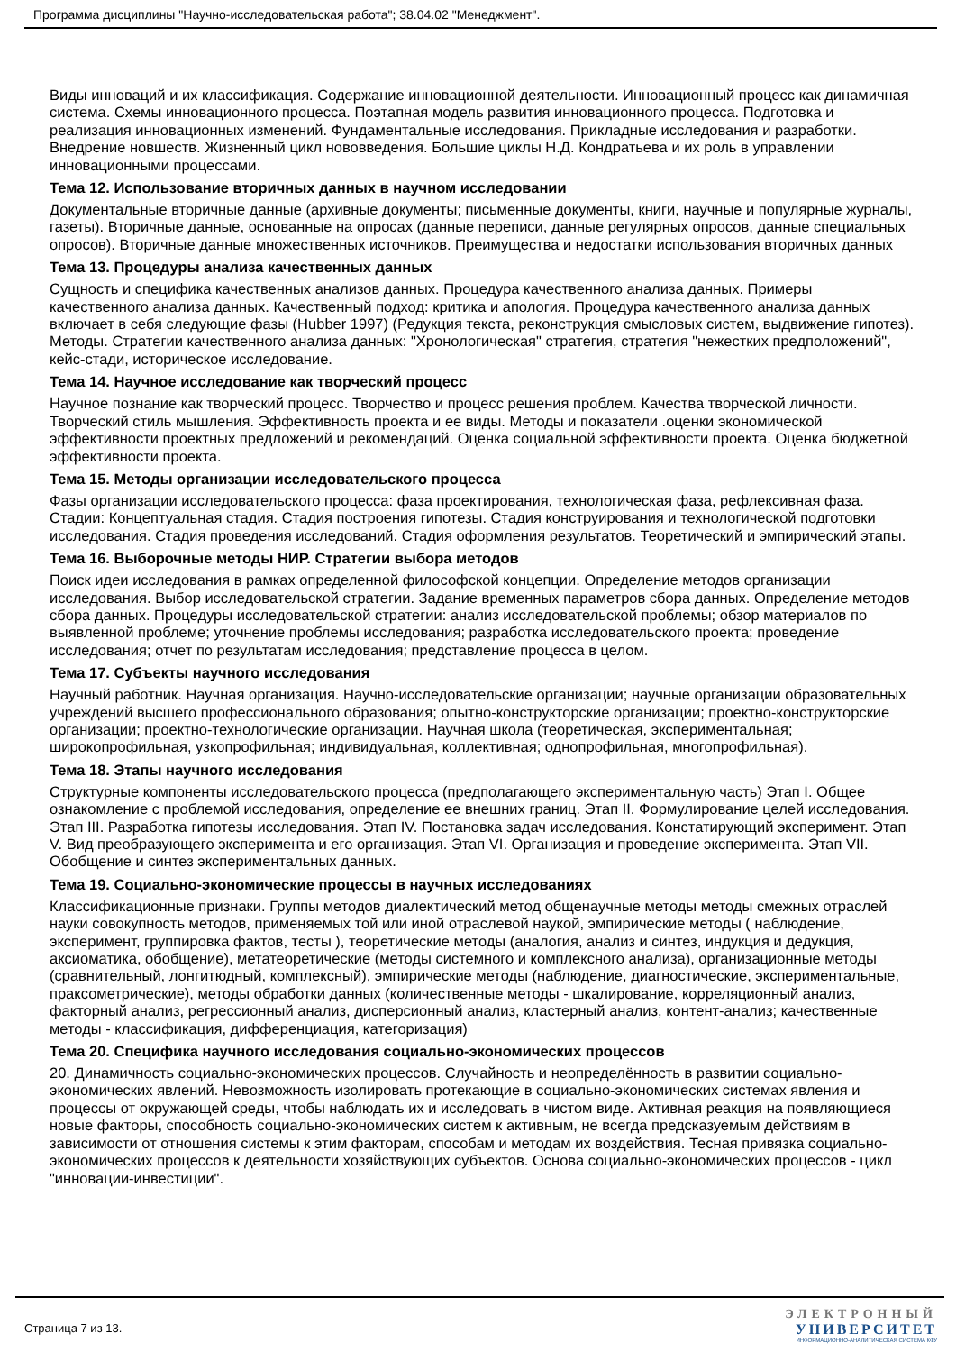Программа дисциплины "Научно-исследовательская работа"; 38.04.02 "Менеджмент".
Виды инноваций и их классификация. Содержание инновационной деятельности. Инновационный процесс как динамичная система. Схемы инновационного процесса. Поэтапная модель развития инновационного процесса. Подготовка и реализация инновационных изменений. Фундаментальные исследования. Прикладные исследования и разработки. Внедрение новшеств. Жизненный цикл нововведения. Большие циклы Н.Д. Кондратьева и их роль в управлении инновационными процессами.
Тема 12. Использование вторичных данных в научном исследовании
Документальные вторичные данные (архивные документы; письменные документы, книги, научные и популярные журналы, газеты). Вторичные данные, основанные на опросах (данные переписи, данные регулярных опросов, данные специальных опросов). Вторичные данные множественных источников. Преимущества и недостатки использования вторичных данных
Тема 13. Процедуры анализа качественных данных
Сущность и специфика качественных анализов данных. Процедура качественного анализа данных. Примеры качественного анализа данных. Качественный подход: критика и апология. Процедура качественного анализа данных включает в себя следующие фазы (Hubber 1997) (Редукция текста, реконструкция смысловых систем, выдвижение гипотез). Методы. Стратегии качественного анализа данных: "Хронологическая" стратегия, стратегия "нежестких предположений", кейс-стади, историческое исследование.
Тема 14. Научное исследование как творческий процесс
Научное познание как творческий процесс. Творчество и процесс решения проблем. Качества творческой личности. Творческий стиль мышления. Эффективность проекта и ее виды. Методы и показатели .оценки экономической эффективности проектных предложений и рекомендаций. Оценка социальной эффективности проекта. Оценка бюджетной эффективности проекта.
Тема 15. Методы организации исследовательского процесса
Фазы организации исследовательского процесса: фаза проектирования, технологическая фаза, рефлексивная фаза. Стадии: Концептуальная стадия. Стадия построения гипотезы. Стадия конструирования и технологической подготовки исследования. Стадия проведения исследований. Стадия оформления результатов. Теоретический и эмпирический этапы.
Тема 16. Выборочные методы НИР. Стратегии выбора методов
Поиск идеи исследования в рамках определенной философской концепции. Определение методов организации исследования. Выбор исследовательской стратегии. Задание временных параметров сбора данных. Определение методов сбора данных. Процедуры исследовательской стратегии: анализ исследовательской проблемы; обзор материалов по выявленной проблеме; уточнение проблемы исследования; разработка исследовательского проекта; проведение исследования; отчет по результатам исследования; представление процесса в целом.
Тема 17. Субъекты научного исследования
Научный работник. Научная организация. Научно-исследовательские организации; научные организации образовательных учреждений высшего профессионального образования; опытно-конструкторские организации; проектно-конструкторские организации; проектно-технологические организации. Научная школа (теоретическая, экспериментальная; широкопрофильная, узкопрофильная; индивидуальная, коллективная; однопрофильная, многопрофильная).
Тема 18. Этапы научного исследования
Структурные компоненты исследовательского процесса (предполагающего экспериментальную часть) Этап I. Общее ознакомление с проблемой исследования, определение ее внешних границ. Этап II. Формулирование целей исследования. Этап III. Разработка гипотезы исследования. Этап IV. Постановка задач исследования. Констатирующий эксперимент. Этап V. Вид преобразующего эксперимента и его организация. Этап VI. Организация и проведение эксперимента. Этап VII. Обобщение и синтез экспериментальных данных.
Тема 19. Социально-экономические процессы в научных исследованиях
Классификационные признаки. Группы методов диалектический метод общенаучные методы методы смежных отраслей науки совокупность методов, применяемых той или иной отраслевой наукой, эмпирические методы ( наблюдение, эксперимент, группировка фактов, тесты ), теоретические методы (аналогия, анализ и синтез, индукция и дедукция, аксиоматика, обобщение), метатеоретические (методы системного и комплексного анализа), организационные методы (сравнительный, лонгитюдный, комплексный), эмпирические методы (наблюдение, диагностические, экспериментальные, праксометрические), методы обработки данных (количественные методы - шкалирование, корреляционный анализ, факторный анализ, регрессионный анализ, дисперсионный анализ, кластерный анализ, контент-анализ; качественные методы - классификация, дифференциация, категоризация)
Тема 20. Специфика научного исследования социально-экономических процессов
20. Динамичность социально-экономических процессов. Случайность и неопределённость в развитии социально-экономических явлений. Невозможность изолировать протекающие в социально-экономических системах явления и процессы от окружающей среды, чтобы наблюдать их и исследовать в чистом виде. Активная реакция на появляющиеся новые факторы, способность социально-экономических систем к активным, не всегда предсказуемым действиям в зависимости от отношения системы к этим факторам, способам и методам их воздействия. Тесная привязка социально-экономических процессов к деятельности хозяйствующих субъектов. Основа социально-экономических процессов - цикл "инновации-инвестиции".
Страница 7 из 13.
ЭЛЕКТРОННЫЙ
УНИВЕРСИТЕТ
ИНФОРМАЦИОННО-АНАЛИТИЧЕСКАЯ СИСТЕМА КФУ